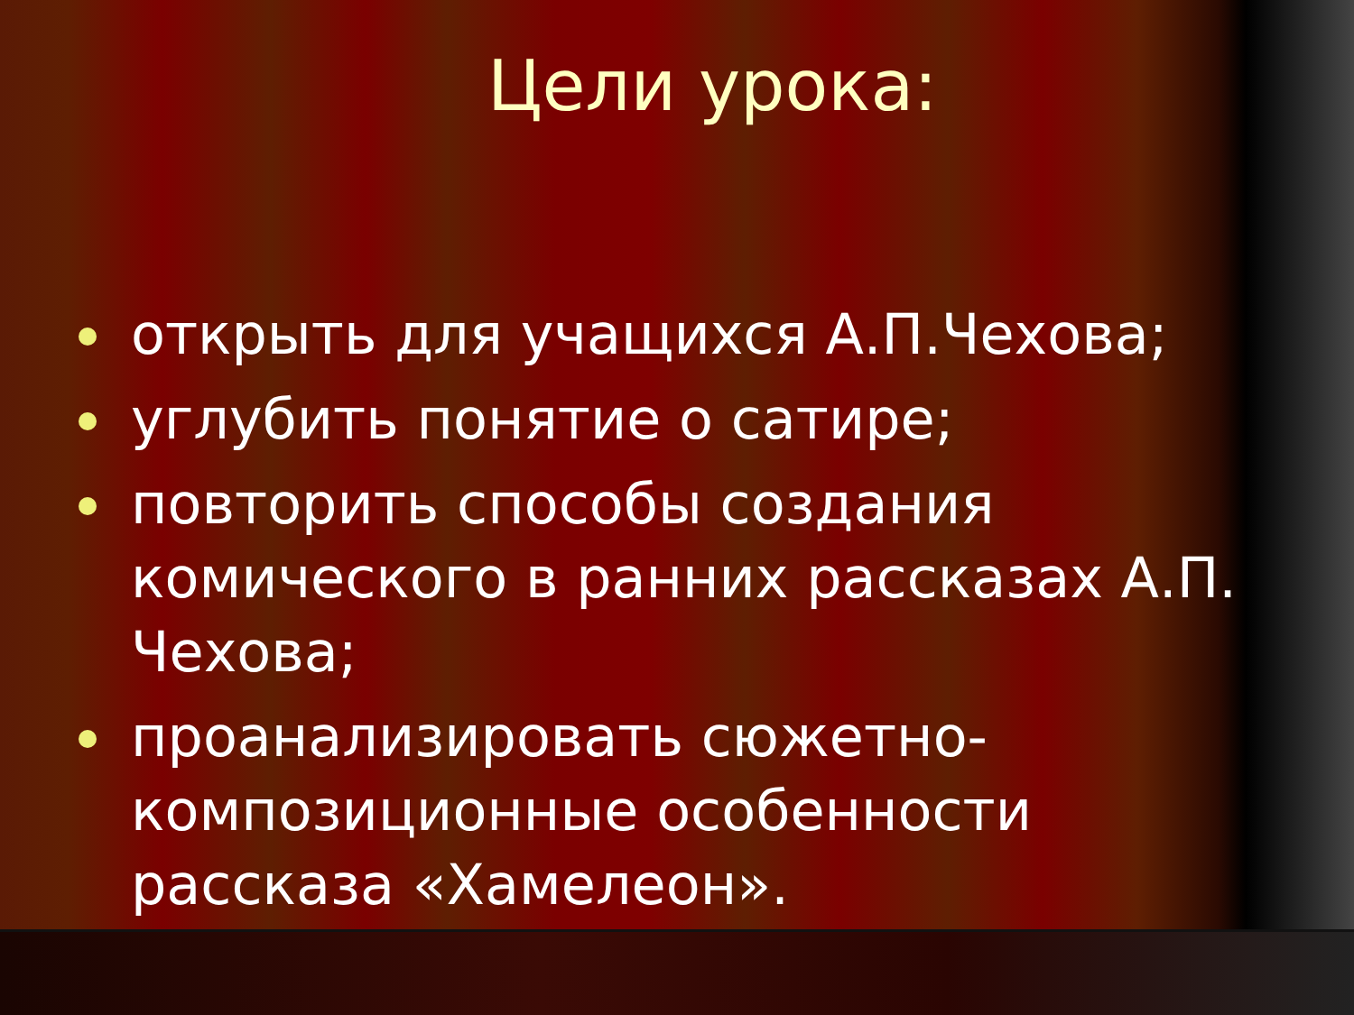Цели урока:
открыть для учащихся А.П.Чехова;
углубить понятие о сатире;
повторить способы создания комического в ранних рассказах А.П. Чехова;
проанализировать сюжетно-композиционные особенности рассказа «Хамелеон».